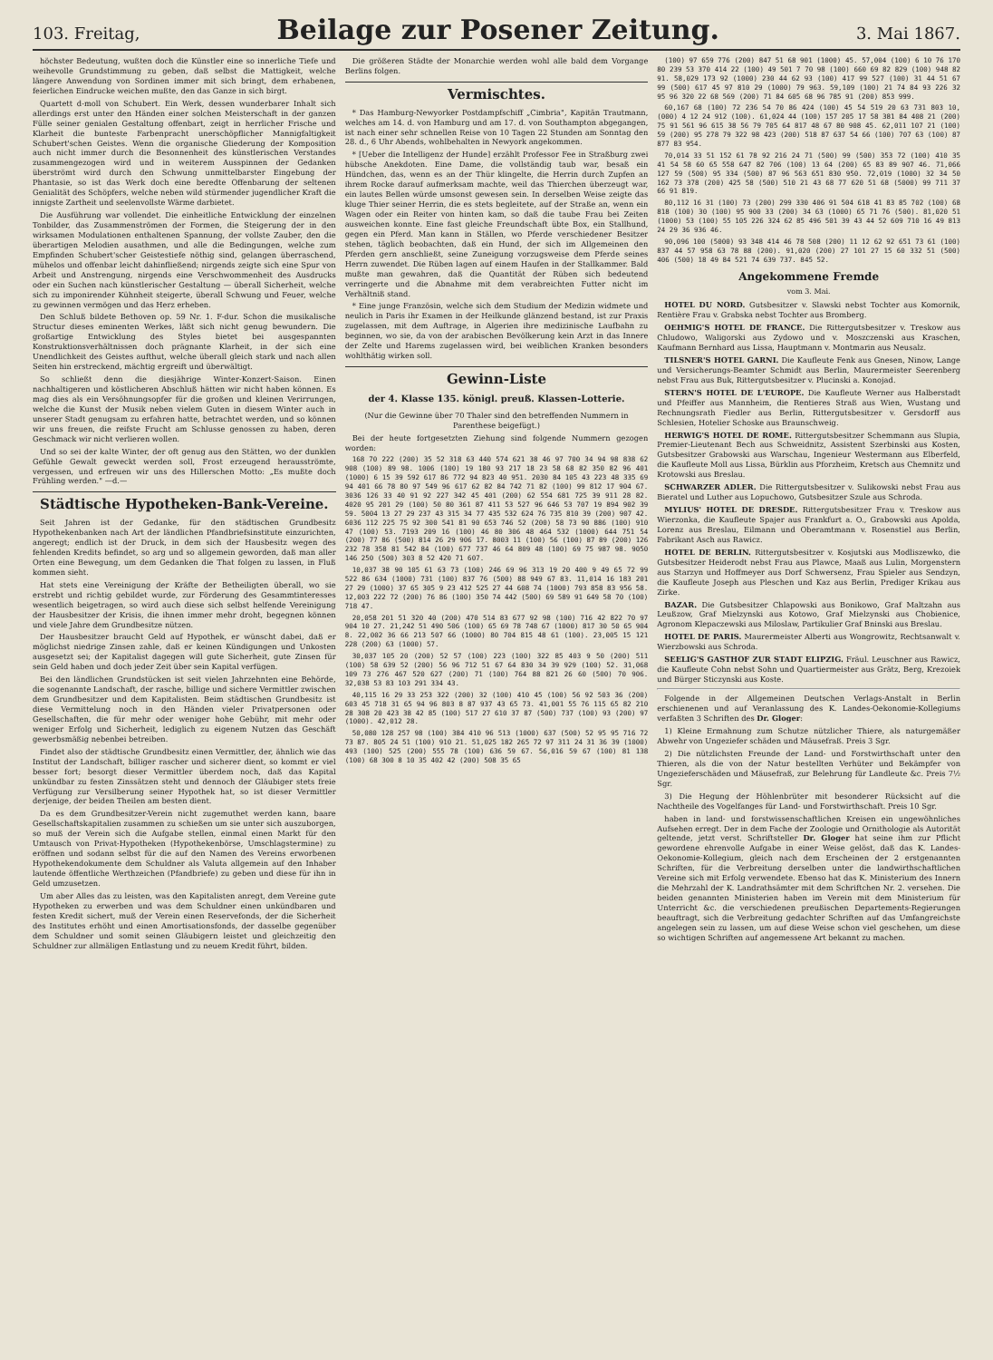103. Freitag, Beilage zur Posener Zeitung. 3. Mai 1867.
höchster Bedeutung, wußten doch die Künstler eine so innerliche Tiefe und weihevolle Grundstimmung zu geben, daß selbst die Mattigkeit, welche längere Anwendung von Sordinen immer mit sich bringt, dem erhabenen, feierlichen Eindrucke weichen mußte, den das Ganze in sich birgt.
Quartett d-moll von Schubert. Ein Werk, dessen wunderbarer Inhalt sich allerdings erst unter den Händen einer solchen Meisterschaft in der ganzen Fülle seiner genialen Gestaltung offenbart, zeigt in herrlicher Frische und Klarheit die bunteste Farbenpracht unerschöpflicher Mannigfaltigkeit Schubert'schen Geistes. Wenn die organische Gliederung der Komposition auch nicht immer durch die Besonnenheit des künstlerischen Verstandes zusammengezogen wird und in weiterem Ausspinnen der Gedanken überströmt wird durch den Schwung unmittelbarster Eingebung der Phantasie, so ist das Werk doch eine beredte Offenbarung der seltenen Genialität des Schöpfers, welche neben wild stürmender jugendlicher Kraft die innigste Zartheit und seelenvollste Wärme darbietet.
Die Ausführung war vollendet. Die einheitliche Entwicklung der einzelnen Tonbilder, das Zusammenströmen der Formen, die Steigerung der in den wirksamen Modulationen enthaltenen Spannung, der vollste Zauber, den die überartigen Melodien ausathmen, und alle die Bedingungen, welche zum Empfinden Schubert'scher Geistestiefe nöthig sind, gelangen überraschend, mühelos und offenbar leicht dahinfließend; nirgends zeigte sich eine Spur von Arbeit und Anstrengung, nirgends eine Verschwommenheit des Ausdrucks oder ein Suchen nach künstlerischer Gestaltung — überall Sicherheit, welche sich zu imponirender Kühnheit steigerte, überall Schwung und Feuer, welche zu gewinnen vermögen und das Herz erheben.
Den Schluß bildete Bethoven op. 59 Nr. 1. F-dur. Schon die musikalische Structur dieses eminenten Werkes, läßt sich nicht genug bewundern. Die großartige Entwicklung des Styles bietet bei ausgespannten Konstruktionsverhältnissen doch prägnante Klarheit, in der sich eine Unendlichkeit des Geistes aufthut, welche überall gleich stark und nach allen Seiten hin erstreckend, mächtig ergreift und überwältigt.
So schließt denn die diesjährige Winter-Konzert-Saison. Einen nachhaltigeren und köstlicheren Abschluß hätten wir nicht haben können. Es mag dies als ein Versöhnungsopfer für die großen und kleinen Verirrungen, welche die Kunst der Musik neben vielem Guten in diesem Winter auch in unserer Stadt genugsam zu erfahren hatte, betrachtet werden, und so können wir uns freuen, die reifste Frucht am Schlusse genossen zu haben, deren Geschmack wir nicht verlieren wollen.
Und so sei der kalte Winter, der oft genug aus den Stätten, wo der dunklen Gefühle Gewalt geweckt werden soll, Frost erzeugend herausströmte, vergessen, und erfreuen wir uns des Hillerschen Motto: „Es mußte doch Frühling werden." —d.—
Städtische Hypotheken-Bank-Vereine.
Seit Jahren ist der Gedanke, für den städtischen Grundbesitz Hypothekenbanken nach Art der ländlichen Pfandbriefsinstitute einzurichten, angeregt; endlich ist der Druck, in dem sich der Hausbesitz wegen des fehlenden Kredits befindet, so arg und so allgemein geworden, daß man aller Orten eine Bewegung, um dem Gedanken die That folgen zu lassen, in Fluß kommen sieht.
Hat stets eine Vereinigung der Kräfte der Betheiligten überall, wo sie erstrebt und richtig gebildet wurde, zur Förderung des Gesammtinteresses wesentlich beigetragen, so wird auch diese sich selbst helfende Vereinigung der Hausbesitzer der Krisis, die ihnen immer mehr droht, begegnen können und viele Jahre dem Grundbesitze nützen.
Der Hausbesitzer braucht Geld auf Hypothek, er wünscht dabei, daß er möglichst niedrige Zinsen zahle, daß er keinen Kündigungen und Unkosten ausgesetzt sei; der Kapitalist dagegen will gute Sicherheit, gute Zinsen für sein Geld haben und doch jeder Zeit über sein Kapital verfügen.
Bei den ländlichen Grundstücken ist seit vielen Jahrzehnten eine Behörde, die sogenannte Landschaft, der rasche, billige und sichere Vermittler zwischen dem Grundbesitzer und dem Kapitalisten. Beim städtischen Grundbesitz ist diese Vermittelung noch in den Händen vieler Privatpersonen oder Gesellschaften, die für mehr oder weniger hohe Gebühr, mit mehr oder weniger Erfolg und Sicherheit, lediglich zu eigenem Nutzen das Geschäft gewerbsmäßig nebenbei betreiben.
Findet also der städtische Grundbesitz einen Vermittler, der, ähnlich wie das Institut der Landschaft, billiger rascher und sicherer dient, so kommt er viel besser fort; besorgt dieser Vermittler überdem noch, daß das Kapital unkündbar zu festen Zinssätzen steht und dennoch der Gläubiger stets freie Verfügung zur Versilberung seiner Hypothek hat, so ist dieser Vermittler derjenige, der beiden Theilen am besten dient.
Da es dem Grundbesitzer-Verein nicht zugemuthet werden kann, baare Gesellschaftskapitalien zusammen zu schießen um sie unter sich auszuborgen, so muß der Verein sich die Aufgabe stellen, einmal einen Markt für den Umtausch von Privat-Hypotheken (Hypothekenbörse, Umschlagstermine) zu eröffnen und sodann selbst für die auf den Namen des Vereins erworbenen Hypothekendokumente dem Schuldner als Valuta allgemein auf den Inhaber lautende öffentliche Werthzeichen (Pfandbriefe) zu geben und diese für ihn in Geld umzusetzen.
Um aber Alles das zu leisten, was den Kapitalisten anregt, dem Vereine gute Hypotheken zu erwerben und was dem Schuldner einen unkündbaren und festen Kredit sichert, muß der Verein einen Reservefonds, der die Sicherheit des Institutes erhöht und einen Amortisationsfonds, der dasselbe gegenüber dem Schuldner und somit seinen Gläubigern leistet und gleichzeitig den Schuldner zur allmäligen Entlastung und zu neuem Kredit führt, bilden.
Die größeren Städte der Monarchie werden wohl alle bald dem Vorgange Berlins folgen.
Vermischtes.
* Das Hamburg-Newyorker Postdampfschiff „Cimbria", Kapitän Trautmann, welches am 14. d. von Hamburg und am 17. d. von Southampton abgegangen, ist nach einer sehr schnellen Reise von 10 Tagen 22 Stunden am Sonntag den 28. d., 6 Uhr Abends, wohlbehalten in Newyork angekommen.
* [Ueber die Intelligenz der Hunde] erzählt Professor Fee in Straßburg zwei hübsche Anekdoten. Eine Dame, die vollständig taub war, besaß ein Hündchen, das, wenn es an der Thür klingelte, die Herrin durch Zupfen an ihrem Rocke darauf aufmerksam machte, weil das Thierchen überzeugt war, ein lautes Bellen würde umsonst gewesen sein. In derselben Weise zeigte das kluge Thier seiner Herrin, die es stets begleitete, auf der Straße an, wenn ein Wagen oder ein Reiter von hinten kam, so daß die taube Frau bei Zeiten ausweichen konnte. Eine fast gleiche Freundschaft übte Box, ein Stallhund, gegen ein Pferd. Man kann in Ställen, wo Pferde verschiedener Besitzer stehen, täglich beobachten, daß ein Hund, der sich im Allgemeinen den Pferden gern anschließt, seine Zuneigung vorzugsweise dem Pferde seines Herrn zuwendet. Die Rüben lagen auf einem Haufen in der Stallkammer. Bald mußte man gewahren, daß die Quantität der Rüben sich bedeutend verringerte und die Abnahme mit dem verabreichten Futter nicht im Verhältniß stand.
* Eine junge Französin, welche sich dem Studium der Medizin widmete und neulich in Paris ihr Examen in der Heilkunde glänzend bestand, ist zur Praxis zugelassen, mit dem Auftrage, in Algerien ihre medizinische Laufbahn zu beginnen, wo sie, da von der arabischen Bevölkerung kein Arzt in das Innere der Zelte und Harems zugelassen wird, bei weiblichen Kranken besonders wohlthätig wirken soll.
Gewinn-Liste
der 4. Klasse 135. königl. preuß. Klassen-Lotterie.
(Nur die Gewinne über 70 Thaler sind den betreffenden Nummern in Parenthese beigefügt.)
Bei der heute fortgesetzten Ziehung sind folgende Nummern gezogen worden:
168 70 222 (200) 35 52 318 63 440 574 621 38 46 97 700 34 94 98 838 62 908 (100) 89 98. 1006 (100) 19 180 93 217 18 23 58 68 82 350 82 96 401 (1000) 6 15 39 592 617 86 772 94 823 40 951. 2030 84 105 43 223 48 335 69 94 401 66 78 80 97 549 96 617 62 82 84 742 71 82 (100) 99 812 17 904 67. 3036 126 33 40 91 92 227 342 45 401 (200) 62 554 681 725 39 911 28 82. 4020 95 201 29 (100) 50 80 361 87 411 53 527 96 646 53 707 19 894 902 39 59. 5004 13 27 29 237 43 315 34 77 435 532 624 76 735 810 39 (200) 907 42. 6036 112 225 75 92 300 541 81 90 653 746 52 (200) 58 73 90 886 (100) 910 47 (100) 53. 7193 209 16 (100) 46 80 306 48 464 532 (1000) 644 751 54 (200) 77 86 (500) 814 26 29 906 17. 8003 11 (100) 56 (100) 87 89 (200) 126 232 78 358 81 542 84 (100) 677 737 46 64 809 48 (100) 69 75 987 98. 9050 146 250 (500) 303 8 52 420 71 607.
10,037 38 90 105 61 63 73 (100) 246 69 96 313 19 20 400 9 49 65 72 99 522 86 634 (1000) 731 (100) 837 76 (500) 88 949 67 83. 11,014 16 183 201 27 29 (1000) 37 65 305 9 23 412 525 27 44 608 74 (1000) 793 858 83 956 58. 12,003 222 72 (200) 76 86 (100) 350 74 442 (500) 69 589 91 649 58 70 (100) 718 47.
20,058 201 51 320 40 (200) 470 514 83 677 92 98 (100) 716 42 822 70 97 904 10 27. 21,242 51 490 506 (100) 65 69 78 748 67 (1000) 817 30 50 65 904 8. 22,002 36 66 213 507 66 (1000) 80 704 815 48 61 (100). 23,005 15 121 228 (200) 63 (1000) 57.
30,037 105 20 (200) 52 57 (100) 223 (100) 322 85 403 9 50 (200) 511 (100) 58 639 52 (200) 56 96 712 51 67 64 830 34 39 929 (100) 52. 31,068 109 73 276 467 520 627 (200) 71 (100) 764 88 821 26 60 (500) 70 906. 32,038 53 83 103 291 334 43.
40,115 16 29 33 253 322 (200) 32 (100) 410 45 (100) 56 92 503 36 (200) 603 45 718 31 65 94 96 803 8 87 937 43 65 73. 41,001 55 76 115 65 82 210 28 308 20 423 38 42 85 (100) 517 27 610 37 87 (500) 737 (100) 93 (200) 97 (1000). 42,012 28.
50,080 128 257 98 (100) 384 410 96 513 (1000) 637 (500) 52 95 95 716 72 73 87. 805 24 51 (100) 910 21. 51,025 182 265 72 97 311 24 31 36 39 (1000) 493 (100) 525 (200) 555 78 (100) 636 59 67. 56,016 59 67 (100) 81 138 (100) 68 300 8 10 35 402 42 (200) 508 35 65
(100) 97 659 776 (200) 847 51 68 901 (1000) 45. 57,004 (100) 6 10 76 170 80 239 53 370 414 22 (100) 49 501 7 70 98 (100) 660 69 82 829 (100) 948 82 91. 58,029 173 92 (1000) 230 44 62 93 (100) 417 99 527 (100) 31 44 51 67 99 (500) 617 45 97 810 29 (1000) 79 963. 59,109 (100) 21 74 84 93 226 32 95 96 320 22 68 569 (200) 71 84 605 68 96 785 91 (200) 853 999.
60,167 68 (100) 72 236 54 70 86 424 (100) 45 54 519 20 63 731 803 10,(000) 4 12 24 912 (100). 61,024 44 (100) 157 205 17 58 381 84 408 21 (200) 75 91 561 96 615 38 56 79 705 64 817 48 67 80 908 45. 62,011 107 21 (100) 59 (200) 95 278 79 322 98 423 (200) 518 87 637 54 66 (100) 707 63 (100) 87 877 83 954.
70,014 33 51 152 61 78 92 216 24 71 (500) 99 (500) 353 72 (100) 410 35 41 54 58 60 65 558 647 82 706 (100) 13 64 (200) 65 83 89 907 46. 71,066 127 59 (500) 95 334 (500) 87 96 563 651 830 950. 72,019 (1000) 32 34 50 162 73 378 (200) 425 58 (500) 510 21 43 68 77 620 51 68 (5000) 99 711 37 66 91 819.
80,112 16 31 (100) 73 (200) 299 330 406 91 504 618 41 83 85 702 (100) 68 818 (100) 30 (100) 95 900 33 (200) 34 63 (1000) 65 71 76 (500). 81,020 51 (1000) 53 (100) 55 105 226 324 62 85 496 501 39 43 44 52 609 710 16 49 813 24 29 36 936 46.
90,096 100 (5000) 93 348 414 46 78 508 (200) 11 12 62 92 651 73 61 (100) 837 44 57 958 63 78 88 (200). 91,020 (200) 27 101 27 15 60 332 51 (500) 406 (500) 18 49 84 521 74 639 737. 845 52.
Angekommene Fremde
vom 3. Mai.
HOTEL DU NORD. Gutsbesitzer v. Slawski nebst Tochter aus Komornik, Rentière Frau v. Grabska nebst Tochter aus Bromberg.
OEHMIG'S HOTEL DE FRANCE. Die Rittergutsbesitzer v. Treskow aus Chludowo, Waligorski aus Zydowo und v. Moszczenski aus Kraschen, Kaufmann Bernhard aus Lissa, Hauptmann v. Montmarin aus Neusalz.
TILSNER'S HOTEL GARNI. Die Kaufleute Fenk aus Gnesen, Ninow, Lange und Versicherungs-Beamter Schmidt aus Berlin, Maurermeister Seerenberg nebst Frau aus Buk, Rittergutsbesitzer v. Plucinski a. Konojad.
STERN'S HOTEL DE L'EUROPE. Die Kaufleute Werner aus Halberstadt und Pfeiffer aus Mannheim, die Rentieres Straß aus Wien, Wustang und Rechnungsrath Fiedler aus Berlin, Rittergutsbesitzer v. Gersdorff aus Schlesien, Hotelier Schoske aus Braunschweig.
HERWIG'S HOTEL DE ROME. Rittergutsbesitzer Schemmann aus Slupia, Premier-Lieutenant Bech aus Schweidnitz, Assistent Szerbinski aus Kosten, Gutsbesitzer Grabowski aus Warschau, Ingenieur Westermann aus Elberfeld, die Kaufleute Moll aus Lissa, Bürklin aus Pforzheim, Kretsch aus Chemnitz und Krotowski aus Breslau.
SCHWARZER ADLER. Die Rittergutsbesitzer v. Sulikowski nebst Frau aus Bieratel und Luther aus Lopuchowo, Gutsbesitzer Szule aus Schroda.
MYLIUS' HOTEL DE DRESDE. Rittergutsbesitzer Frau v. Treskow aus Wierzonka, die Kaufleute Spajer aus Frankfurt a. O., Grabowski aus Apolda, Lorenz aus Breslau, Eilmann und Oberamtmann v. Rosenstiel aus Berlin, Fabrikant Asch aus Rawicz.
HOTEL DE BERLIN. Rittergutsbesitzer v. Kosjutski aus Modliszewko, die Gutsbesitzer Heiderodt nebst Frau aus Plawce, Maaß aus Lulin, Morgenstern aus Starzyn und Hoffmeyer aus Dorf Schwersenz, Frau Spieler aus Sendzyn, die Kaufleute Joseph aus Pleschen und Kaz aus Berlin, Prediger Krikau aus Zirke.
BAZAR. Die Gutsbesitzer Chlapowski aus Bonikowo, Graf Maltzahn aus Leußzow, Graf Mielzynski aus Kotowo, Graf Mielzynski aus Chobienice, Agronom Klepaczewski aus Miloslaw, Partikulier Graf Bninski aus Breslau.
HOTEL DE PARIS. Maurermeister Alberti aus Wongrowitz, Rechtsanwalt v. Wierzbowski aus Schroda.
SEELIG'S GASTHOF ZUR STADT ELIPZIG. Fräul. Leuschner aus Rawicz, die Kaufleute Cohn nebst Sohn und Quartiermeister aus Grätz, Berg, Krezoiek und Bürger Sticzynski aus Koste.
Folgende in der Allgemeinen Deutschen Verlags-Anstalt in Berlin erschienenen und auf Veranlassung des K. Landes-Oekonomie-Kollegiums verfaßten 3 Schriften des Dr. Gloger:
1) Kleine Ermahnung zum Schutze nützlicher Thiere, als naturgemäßer Abwehr von Ungeziefer schäden und Mäusefraß. Preis 3 Sgr.
2) Die nützlichsten Freunde der Land- und Forstwirthschaft unter den Thieren, als die von der Natur bestellten Verhüter und Bekämpfer von Ungezieferschäden und Mäusefraß, zur Belehrung für Landleute &c. Preis 7½ Sgr.
3) Die Hegung der Höhlenbrüter mit besonderer Rücksicht auf die Nachtheile des Vogelfanges für Land- und Forstwirthschaft. Preis 10 Sgr.
haben in land- und forstwissenschaftlichen Kreisen ein ungewöhnliches Aufsehen erregt. Der in dem Fache der Zoologie und Ornithologie als Autorität geltende, jetzt verst. Schriftsteller Dr. Gloger hat seine ihm zur Pflicht gewordene ehrenvolle Aufgabe in einer Weise gelöst, daß das K. Landes-Oekonomie-Kollegium, gleich nach dem Erscheinen der 2 erstgenannten Schriften, für die Verbreitung derselben unter die landwirthschaftlichen Vereine sich mit Erfolg verwendete. Ebenso hat das K. Ministerium des Innern die Mehrzahl der K. Landrathsämter mit dem Schriftchen Nr. 2. versehen. Die beiden genannten Ministerien haben im Verein mit dem Ministerium für Unterricht &c. die verschiedenen preußischen Departements-Regierungen beauftragt, sich die Verbreitung gedachter Schriften auf das Umfangreichste angelegen sein zu lassen, um auf diese Weise schon viel geschehen, um diese so wichtigen Schriften auf angemessene Art bekannt zu machen.